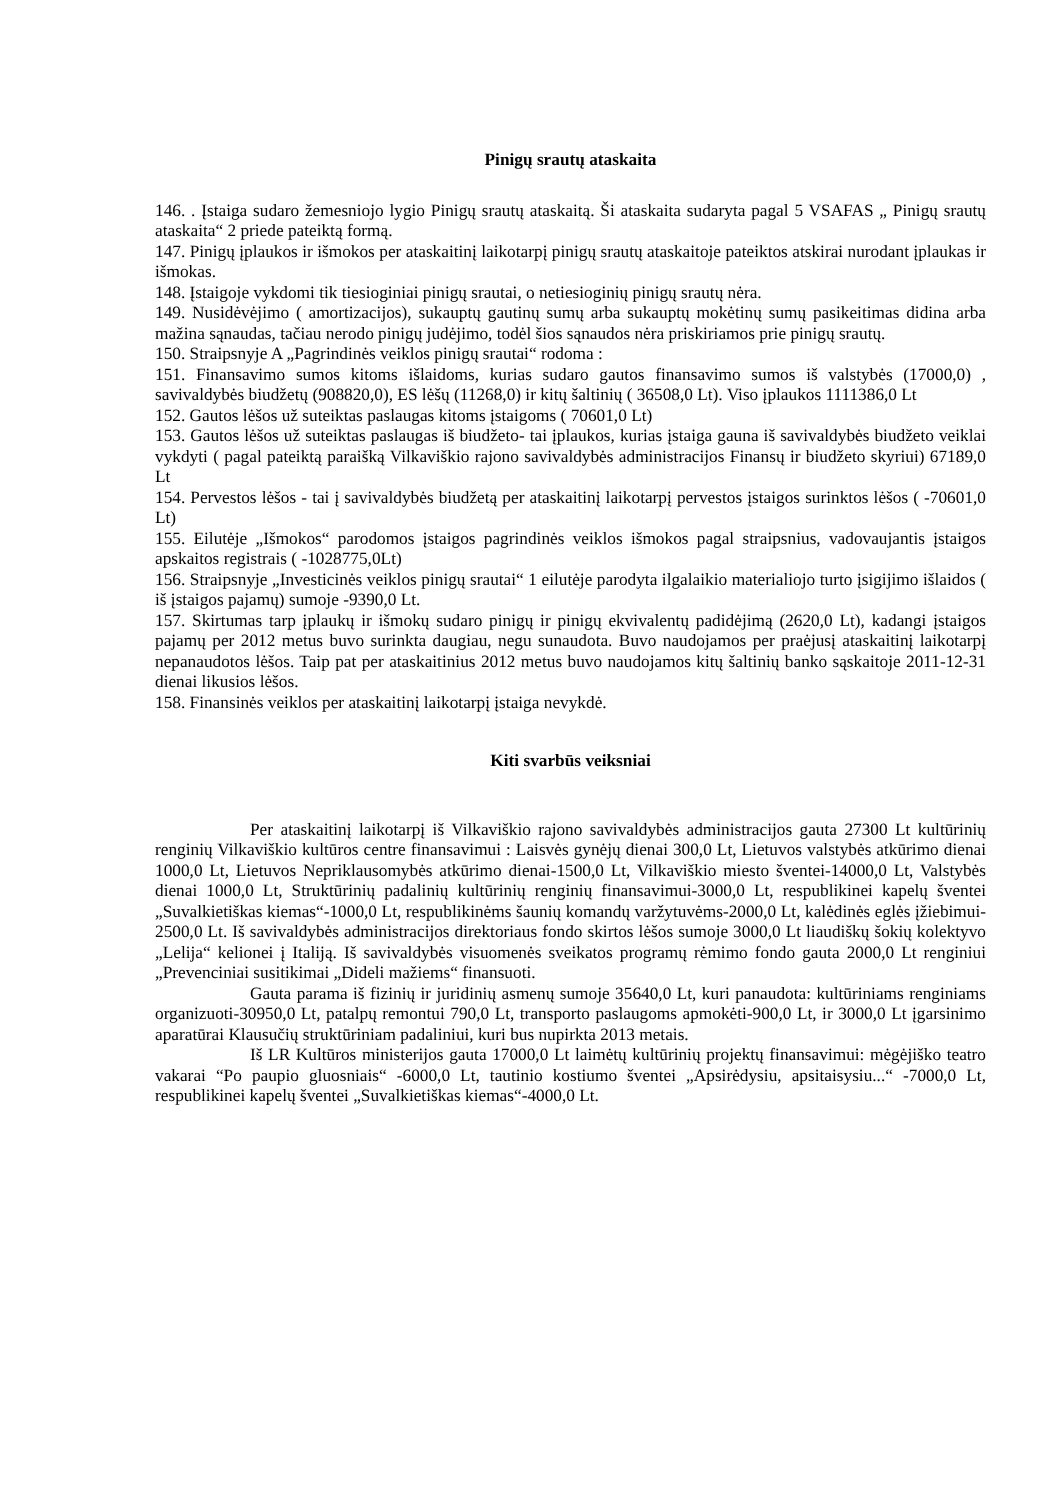Pinigų srautų ataskaita
146. . Įstaiga sudaro žemesniojo lygio Pinigų srautų ataskaitą. Ši ataskaita sudaryta pagal 5 VSAFAS „ Pinigų srautų ataskaita“ 2 priede pateiktą formą.
147. Pinigų įplaukos ir išmokos per ataskaitinį laikotarpį pinigų srautų ataskaitoje pateiktos atskirai nurodant įplaukas ir išmokas.
148. Įstaigoje vykdomi tik tiesioginiai pinigų srautai, o netiesioginių pinigų srautų nėra.
149. Nusidėvėjimo ( amortizacijos), sukauptų gautinų sumų arba sukauptų mokėtinų sumų pasikeitimas didina arba mažina sąnaudas, tačiau nerodo pinigų judėjimo, todėl šios sąnaudos nėra priskiriamos prie pinigų srautų.
150. Straipsnyje A „Pagrindinės veiklos pinigų srautai“ rodoma :
151. Finansavimo sumos kitoms išlaidoms, kurias sudaro gautos finansavimo sumos iš valstybės (17000,0) , savivaldybės biudžetų (908820,0), ES lėšų (11268,0) ir kitų šaltinių ( 36508,0 Lt). Viso įplaukos 1111386,0 Lt
152. Gautos lėšos už suteiktas paslaugas kitoms įstaigoms ( 70601,0 Lt)
153. Gautos lėšos už suteiktas paslaugas iš biudžeto- tai įplaukos, kurias įstaiga gauna iš savivaldybės biudžeto veiklai vykdyti ( pagal pateiktą paraišką Vilkaviškio rajono savivaldybės administracijos Finansų ir biudžeto skyriui) 67189,0 Lt
154. Pervestos lėšos - tai į savivaldybės biudžetą per ataskaitinį laikotarpį pervestos įstaigos surinktos lėšos ( -70601,0 Lt)
155. Eilutėje „Išmokos“ parodomos įstaigos pagrindinės veiklos išmokos pagal straipsnius, vadovaujantis įstaigos apskaitos registrais ( -1028775,0Lt)
156. Straipsnyje „Investicinės veiklos pinigų srautai“ 1 eilutėje parodyta ilgalaikio materialiojo turto įsigijimo išlaidos ( iš įstaigos pajamų) sumoje -9390,0 Lt.
157. Skirtumas tarp įplaukų ir išmokų sudaro pinigų ir pinigų ekvivalentų padidėjimą (2620,0 Lt), kadangi įstaigos pajamų per 2012 metus buvo surinkta daugiau, negu sunaudota. Buvo naudojamos per praėjusį ataskaitinį laikotarpį nepanaudotos lėšos. Taip pat per ataskaitinius 2012 metus buvo naudojamos kitų šaltinių banko sąskaitoje 2011-12-31 dienai likusios lėšos.
158. Finansinės veiklos per ataskaitinį laikotarpį įstaiga nevykdė.
Kiti svarbūs veiksniai
Per ataskaitinį laikotarpį iš Vilkaviškio rajono savivaldybės administracijos gauta 27300 Lt kultūrinių renginių Vilkaviškio kultūros centre finansavimui : Laisvės gynėjų dienai 300,0 Lt, Lietuvos valstybės atkūrimo dienai 1000,0 Lt, Lietuvos Nepriklausomybės atkūrimo dienai-1500,0 Lt, Vilkaviškio miesto šventei-14000,0 Lt, Valstybės dienai 1000,0 Lt, Struktūrinių padalinių kultūrinių renginių finansavimui-3000,0 Lt, respublikinei kapelų šventei „Suvalkietiškas kiemas“-1000,0 Lt, respublikinėms šaunių komandų varžytuvėms-2000,0 Lt, kalėdinės eglės įžiebimui-2500,0 Lt. Iš savivaldybės administracijos direktoriaus fondo skirtos lėšos sumoje 3000,0 Lt liaudiškų šokių kolektyvo „Lelija“ kelionei į Italiją. Iš savivaldybės visuomenės sveikatos programų rėmimo fondo gauta 2000,0 Lt renginiui „Prevenciniai susitikimai „Dideli mažiems“ finansuoti.
Gauta parama iš fizinių ir juridinių asmenų sumoje 35640,0 Lt, kuri panaudota: kultūriniams renginiams organizuoti-30950,0 Lt, patalpų remontui 790,0 Lt, transporto paslaugoms apmokėti-900,0 Lt, ir 3000,0 Lt įgarsinimo aparatūrai Klausučių struktūriniam padaliniui, kuri bus nupirkta 2013 metais.
Iš LR Kultūros ministerijos gauta 17000,0 Lt laimėtų kultūrinių projektų finansavimui: mėgėjiško teatro vakarai “Po paupio gluosniais“ -6000,0 Lt, tautinio kostiumo šventei „Apsirėdysiu, apsitaisysiu...“ -7000,0 Lt, respublikinei kapelų šventei „Suvalkietiškas kiemas“-4000,0 Lt.